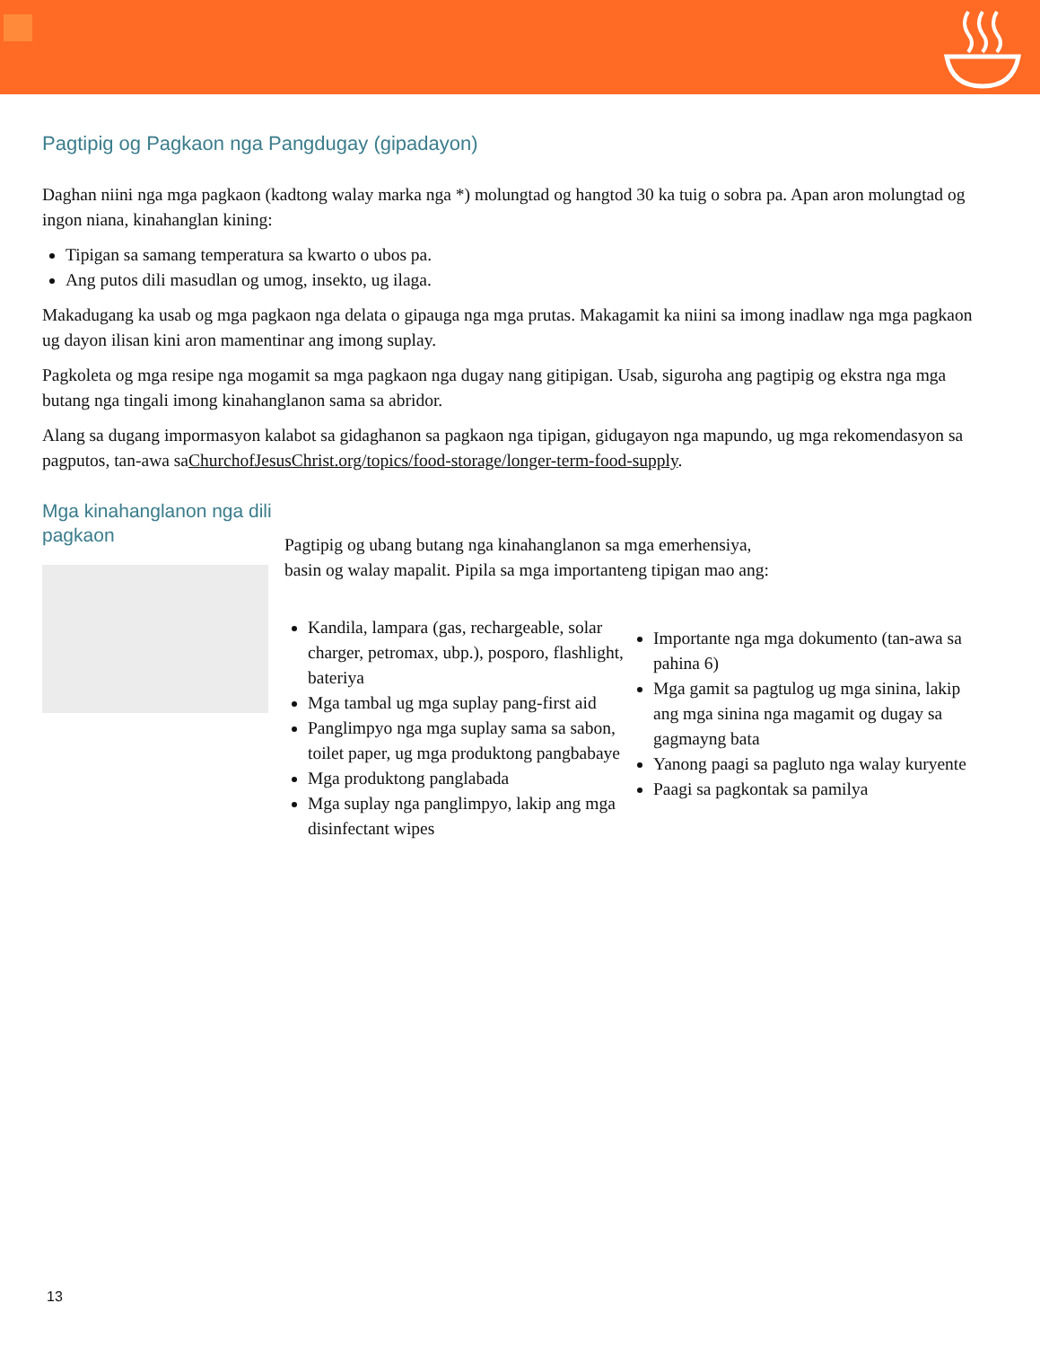Pagtipig og Pagkaon nga Pangdugay (gipadayon)
Daghan niini nga mga pagkaon (kadtong walay marka nga *) molungtad og hangtod 30 ka tuig o sobra pa. Apan aron molungtad og ingon niana, kinahanglan kining:
Tipigan sa samang temperatura sa kwarto o ubos pa.
Ang putos dili masudlan og umog, insekto, ug ilaga.
Makadugang ka usab og mga pagkaon nga delata o gipauga nga mga prutas. Makagamit ka niini sa imong inadlaw nga mga pagkaon ug dayon ilisan kini aron mamentinar ang imong suplay.
Pagkoleta og mga resipe nga mogamit sa mga pagkaon nga dugay nang gitipigan. Usab, siguroha ang pagtipig og ekstra nga mga butang nga tingali imong kinahanglanon sama sa abridor.
Alang sa dugang impormasyon kalabot sa gidaghanon sa pagkaon nga tipigan, gidugayon nga mapundo, ug mga rekomendasyon sa pagputos, tan-awa saChurchofJesusChrist.org/topics/food-storage/longer-term-food-supply.
Mga kinahanglanon nga dili pagkaon
Pagtipig og ubang butang nga kinahanglanon sa mga emerhensiya,
basin og walay mapalit. Pipila sa mga importanteng tipigan mao ang:
Kandila, lampara (gas, rechargeable, solar charger, petromax, ubp.), posporo, flashlight, bateriya
Mga tambal ug mga suplay pang-first aid
Panglimpyo nga mga suplay sama sa sabon, toilet paper, ug mga produktong pangbabaye
Mga produktong panglabada
Mga suplay nga panglimpyo, lakip ang mga disinfectant wipes
Importante nga mga dokumento (tan-awa sa pahina 6)
Mga gamit sa pagtulog ug mga sinina, lakip ang mga sinina nga magamit og dugay sa gagmayng bata
Yanong paagi sa pagluto nga walay kuryente
Paagi sa pagkontak sa pamilya
13